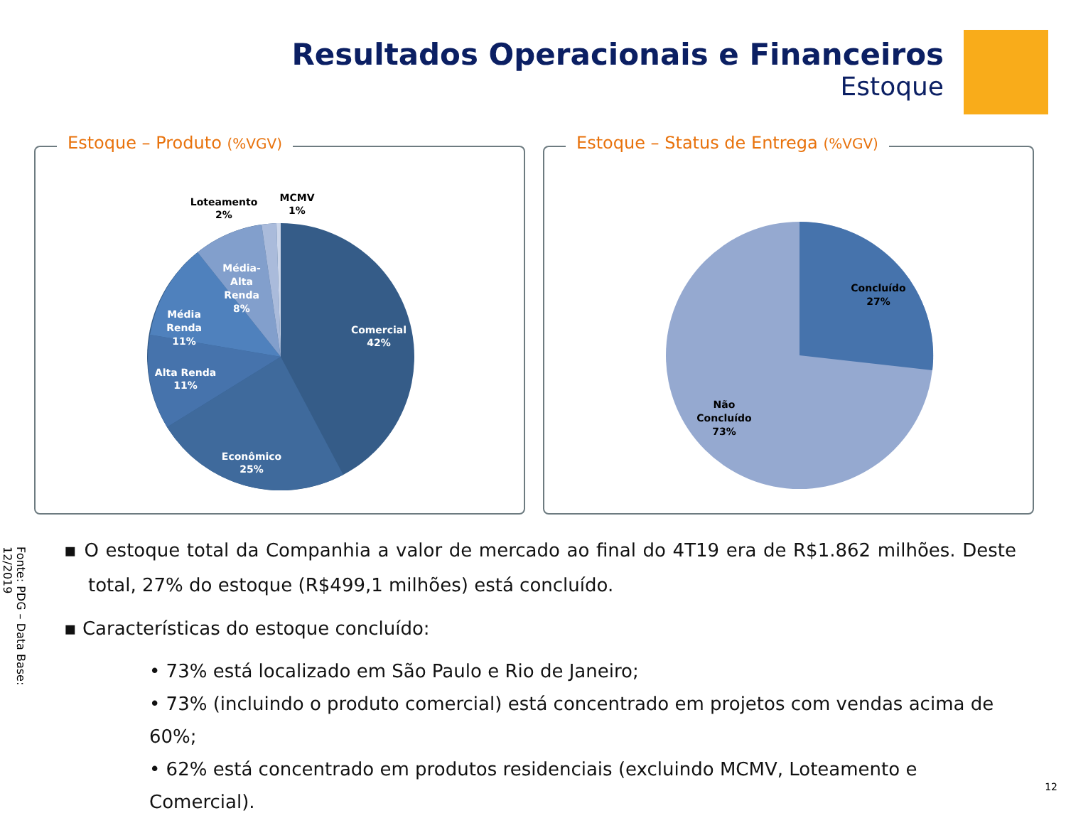Resultados Operacionais e Financeiros
Estoque
Estoque – Produto (%VGV)
Comercial
42%
Econômico
25%
Alta Renda
11%
Média
Renda
11%
Média-
Alta
Renda
8%
Loteamento
2%
MCMV
1%
Estoque – Status de Entrega (%VGV)
Concluído
27%
Não
Concluído
73%
▪ O estoque total da Companhia a valor de mercado ao final do 4T19 era de R$1.862 milhões. Deste total, 27% do estoque (R$499,1 milhões) está concluído.
▪ Características do estoque concluído:
• 73% está localizado em São Paulo e Rio de Janeiro;
• 73% (incluindo o produto comercial) está concentrado em projetos com vendas acima de 60%;
• 62% está concentrado em produtos residenciais (excluindo MCMV, Loteamento e Comercial).
Fonte: PDG – Data Base: 12/2019
12